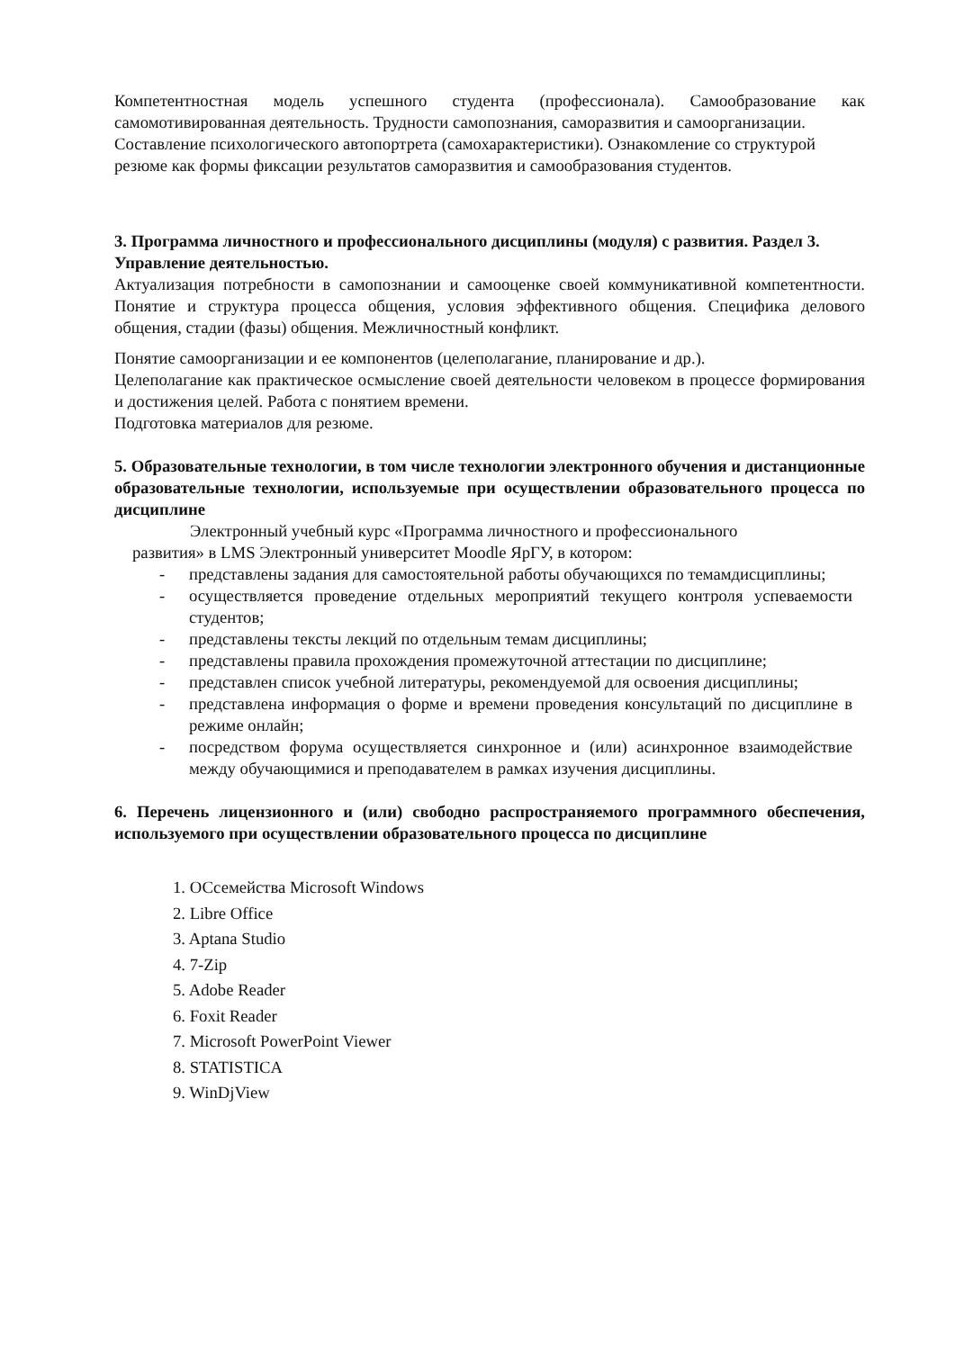Компетентностная модель успешного студента (профессионала). Самообразование как самомотивированная деятельность. Трудности самопознания, саморазвития и самоорганизации.
Составление психологического автопортрета (самохарактеристики). Ознакомление со структурой резюме как формы фиксации результатов саморазвития и самообразования студентов.
3. Программа личностного и профессионального дисциплины (модуля) с развития. Раздел 3. Управление деятельностью.
Актуализация потребности в самопознании и самооценке своей коммуникативной компетентности. Понятие и структура процесса общения, условия эффективного общения. Специфика делового общения, стадии (фазы) общения. Межличностный конфликт.
Понятие самоорганизации и ее компонентов (целеполагание, планирование и др.).
Целеполагание как практическое осмысление своей деятельности человеком в процессе формирования и достижения целей. Работа с понятием времени.
Подготовка материалов для резюме.
5. Образовательные технологии, в том числе технологии электронного обучения и дистанционные образовательные технологии, используемые при осуществлении образовательного процесса по дисциплине
Электронный учебный курс «Программа личностного и профессионального
развития» в LMS Электронный университет Moodle ЯрГУ, в котором:
- представлены задания для самостоятельной работы обучающихся по темамдисциплины;
- осуществляется проведение отдельных мероприятий текущего контроля успеваемости студентов;
- представлены тексты лекций по отдельным темам дисциплины;
- представлены правила прохождения промежуточной аттестации по дисциплине;
- представлен список учебной литературы, рекомендуемой для освоения дисциплины;
- представлена информация о форме и времени проведения консультаций по дисциплине в режиме онлайн;
- посредством форума осуществляется синхронное и (или) асинхронное взаимодействие между обучающимися и преподавателем в рамках изучения дисциплины.
6. Перечень лицензионного и (или) свободно распространяемого программного обеспечения, используемого при осуществлении образовательного процесса по дисциплине
1. ОСсемейства Microsoft Windows
2. Libre Office
3. Aptana Studio
4. 7-Zip
5. Adobe Reader
6. Foxit Reader
7. Microsoft PowerPoint Viewer
8. STATISTICA
9. WinDjView